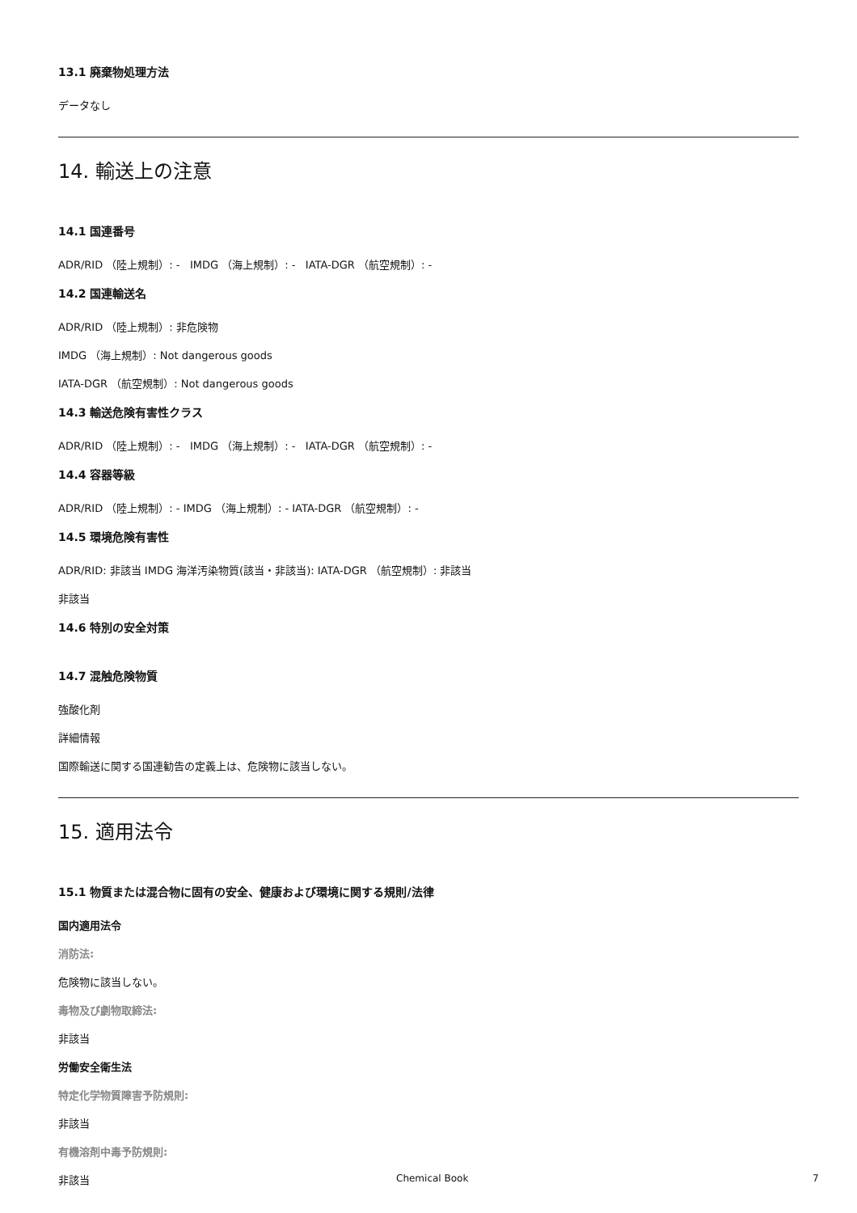13.1 廃棄物処理方法
データなし
14. 輸送上の注意
14.1 国連番号
ADR/RID （陸上規制）: - IMDG （海上規制）: - IATA-DGR （航空規制）: -
14.2 国連輸送名
ADR/RID （陸上規制）: 非危険物
IMDG （海上規制）: Not dangerous goods
IATA-DGR （航空規制）: Not dangerous goods
14.3 輸送危険有害性クラス
ADR/RID （陸上規制）: - IMDG （海上規制）: - IATA-DGR （航空規制）: -
14.4 容器等級
ADR/RID （陸上規制）: - IMDG （海上規制）: - IATA-DGR （航空規制）: -
14.5 環境危険有害性
ADR/RID: 非該当 IMDG 海洋汚染物質(該当・非該当): IATA-DGR （航空規制）: 非該当
非該当
14.6 特別の安全対策
14.7 混触危険物質
強酸化剤
詳細情報
国際輸送に関する国連勧告の定義上は、危険物に該当しない。
15. 適用法令
15.1 物質または混合物に固有の安全、健康および環境に関する規則/法律
国内適用法令
消防法:
危険物に該当しない。
毒物及び劇物取締法:
非該当
労働安全衛生法
特定化学物質障害予防規則:
非該当
有機溶剤中毒予防規則:
非該当
Chemical Book 7